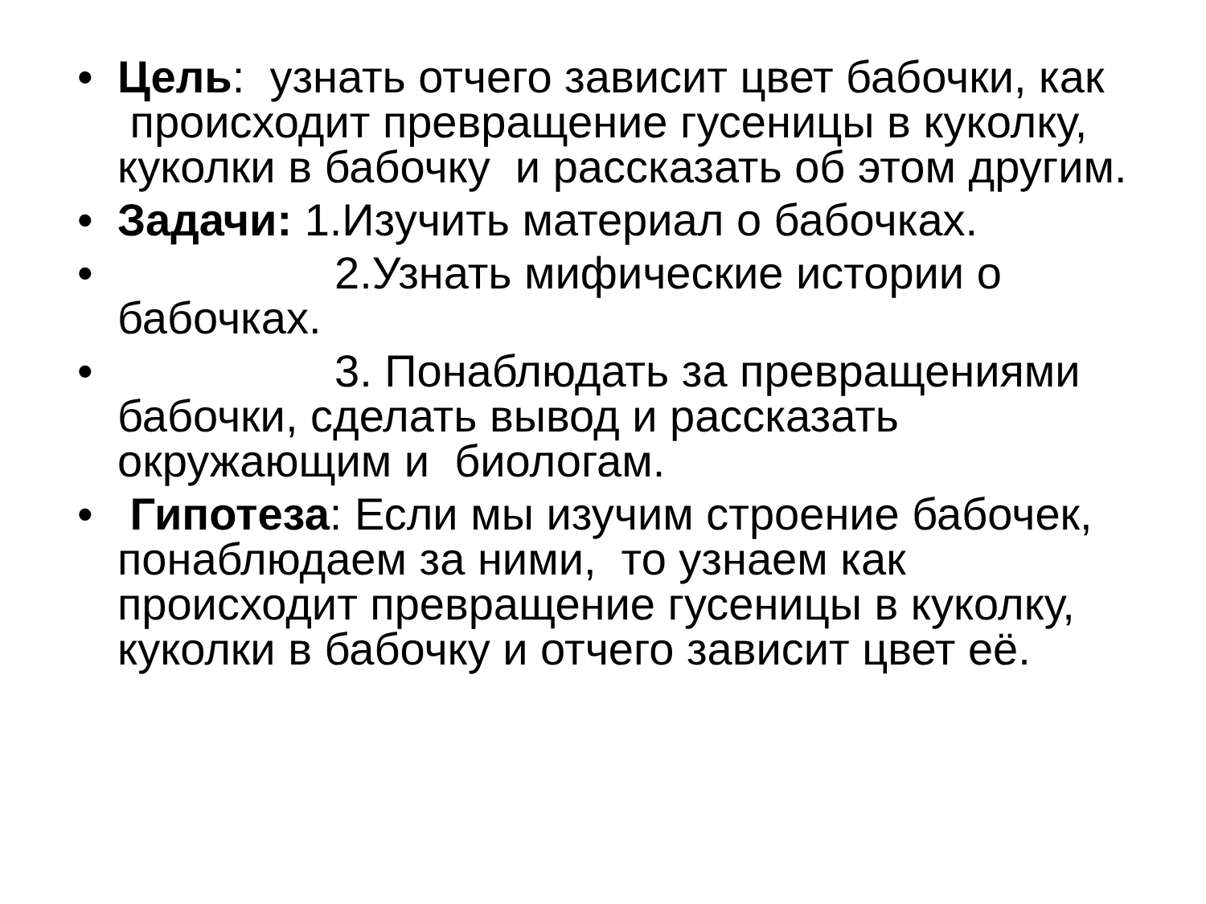• Цель: узнать отчего зависит цвет бабочки, как происходит превращение гусеницы в куколку, куколки в бабочку и рассказать об этом другим.
• Задачи: 1.Изучить материал о бабочках.
• 2.Узнать мифические истории о бабочках.
• 3. Понаблюдать за превращениями бабочки, сделать вывод и рассказать окружающим и биологам.
• Гипотеза: Если мы изучим строение бабочек, понаблюдаем за ними, то узнаем как происходит превращение гусеницы в куколку, куколки в бабочку и отчего зависит цвет её.